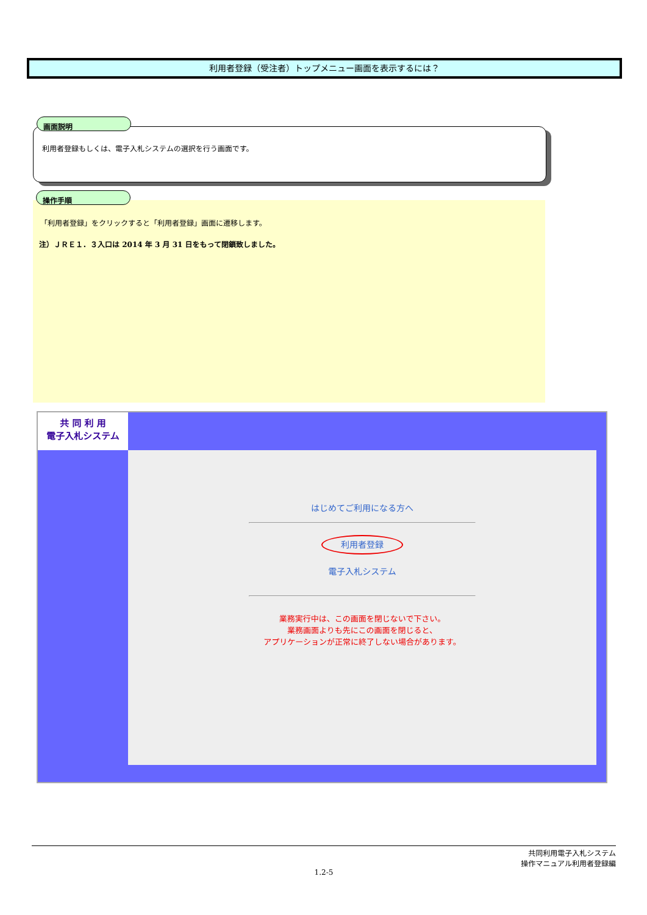利用者登録（受注者）トップメニュー画面を表示するには？
利用者登録もしくは、電子入札システムの選択を行う画面です。
画面説明
「利用者登録」をクリックすると「利用者登録」画面に遷移します。
注）ＪＲＥ１．３入口は 2014 年 3 月 31 日をもって閉鎖致しました。
操作手順
共 同 利 用
電子入札システム
はじめてご利用になる方へ
利用者登録
電子入札システム
業務実行中は、この画面を閉じないで下さい。
業務画面よりも先にこの画面を閉じると、
アプリケーションが正常に終了しない場合があります。
共同利用電子入札システム
操作マニュアル利用者登録編
1.2-5